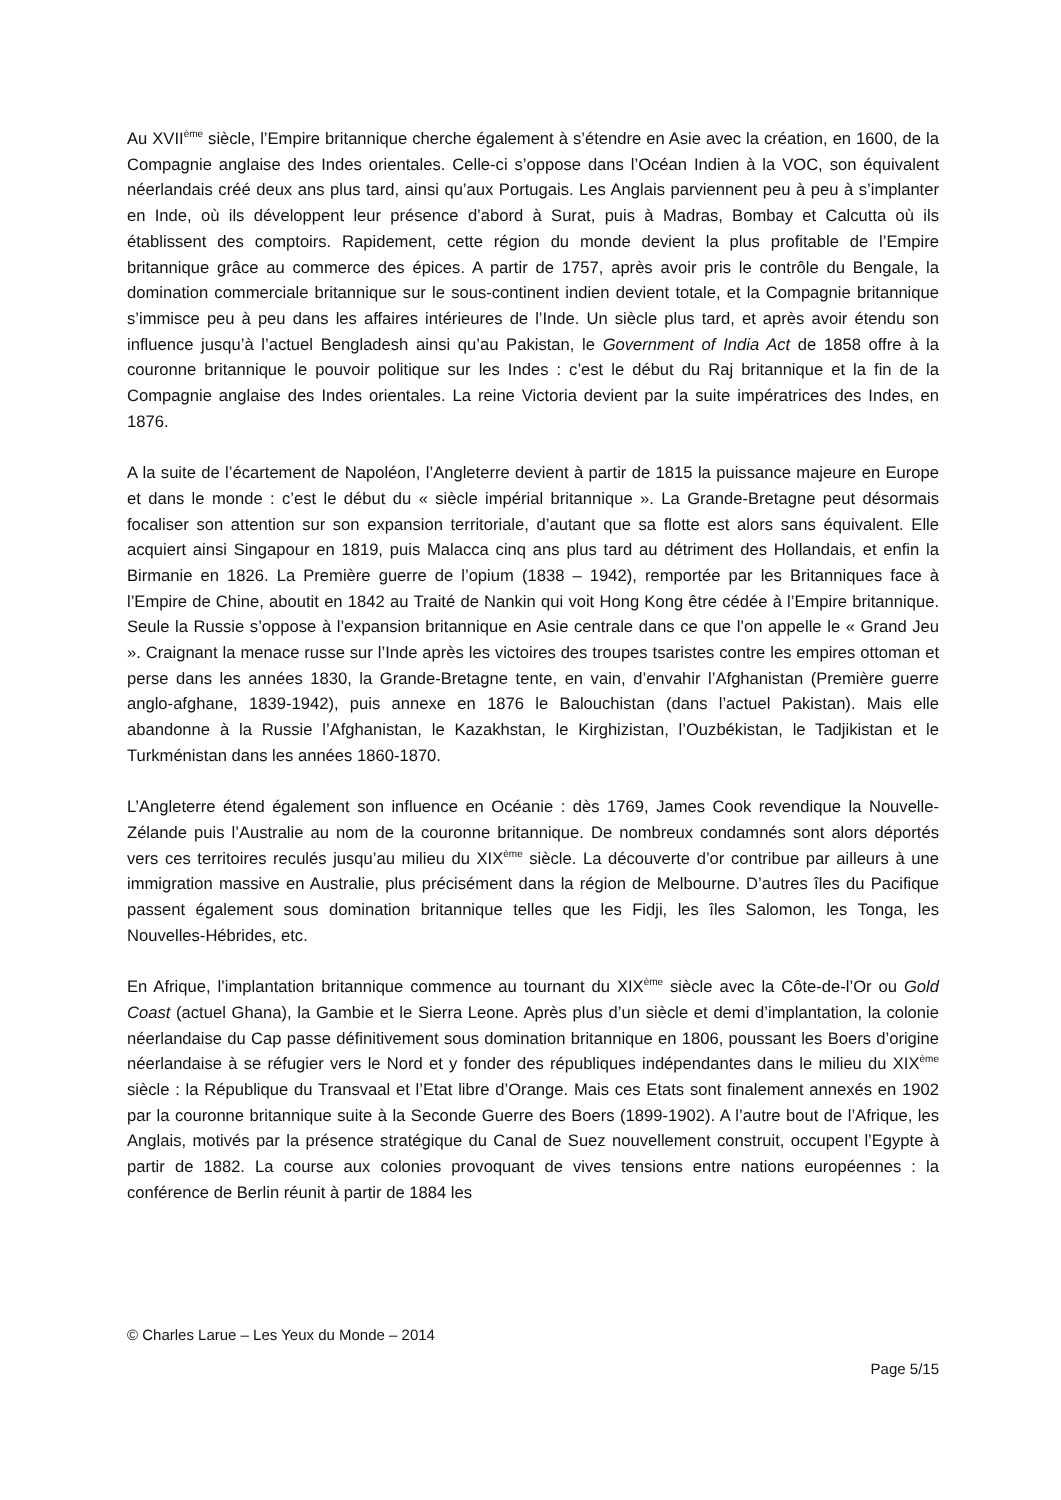Au XVII<sup>ème</sup> siècle, l’Empire britannique cherche également à s’étendre en Asie avec la création, en 1600, de la Compagnie anglaise des Indes orientales. Celle-ci s’oppose dans l’Océan Indien à la VOC, son équivalent néerlandais créé deux ans plus tard, ainsi qu’aux Portugais. Les Anglais parviennent peu à peu à s’implanter en Inde, où ils développent leur présence d’abord à Surat, puis à Madras, Bombay et Calcutta où ils établissent des comptoirs. Rapidement, cette région du monde devient la plus profitable de l’Empire britannique grâce au commerce des épices. A partir de 1757, après avoir pris le contrôle du Bengale, la domination commerciale britannique sur le sous-continent indien devient totale, et la Compagnie britannique s’immisce peu à peu dans les affaires intérieures de l’Inde. Un siècle plus tard, et après avoir étendu son influence jusqu’à l’actuel Bengladesh ainsi qu’au Pakistan, le Government of India Act de 1858 offre à la couronne britannique le pouvoir politique sur les Indes : c’est le début du Raj britannique et la fin de la Compagnie anglaise des Indes orientales. La reine Victoria devient par la suite impératrices des Indes, en 1876.
A la suite de l’écartement de Napoléon, l’Angleterre devient à partir de 1815 la puissance majeure en Europe et dans le monde : c’est le début du « siècle impérial britannique ». La Grande-Bretagne peut désormais focaliser son attention sur son expansion territoriale, d’autant que sa flotte est alors sans équivalent. Elle acquiert ainsi Singapour en 1819, puis Malacca cinq ans plus tard au détriment des Hollandais, et enfin la Birmanie en 1826. La Première guerre de l’opium (1838 – 1942), remportée par les Britanniques face à l’Empire de Chine, aboutit en 1842 au Traité de Nankin qui voit Hong Kong être cédée à l’Empire britannique. Seule la Russie s’oppose à l’expansion britannique en Asie centrale dans ce que l’on appelle le « Grand Jeu ». Craignant la menace russe sur l’Inde après les victoires des troupes tsaristes contre les empires ottoman et perse dans les années 1830, la Grande-Bretagne tente, en vain, d’envahir l’Afghanistan (Première guerre anglo-afghane, 1839-1942), puis annexe en 1876 le Balouchistan (dans l’actuel Pakistan). Mais elle abandonne à la Russie l’Afghanistan, le Kazakhstan, le Kirghizistan, l’Ouzbékistan, le Tadjikistan et le Turkménistan dans les années 1860-1870.
L’Angleterre étend également son influence en Océanie : dès 1769, James Cook revendique la Nouvelle-Zélande puis l’Australie au nom de la couronne britannique. De nombreux condamnés sont alors déportés vers ces territoires reculés jusqu’au milieu du XIX<sup>ème</sup> siècle. La découverte d’or contribue par ailleurs à une immigration massive en Australie, plus précisément dans la région de Melbourne. D’autres îles du Pacifique passent également sous domination britannique telles que les Fidji, les îles Salomon, les Tonga, les Nouvelles-Hébrides, etc.
En Afrique, l’implantation britannique commence au tournant du XIX<sup>ème</sup> siècle avec la Côte-de-l’Or ou Gold Coast (actuel Ghana), la Gambie et le Sierra Leone. Après plus d’un siècle et demi d’implantation, la colonie néerlandaise du Cap passe définitivement sous domination britannique en 1806, poussant les Boers d’origine néerlandaise à se réfugier vers le Nord et y fonder des républiques indépendantes dans le milieu du XIX<sup>ème</sup> siècle : la République du Transvaal et l’Etat libre d’Orange. Mais ces Etats sont finalement annexés en 1902 par la couronne britannique suite à la Seconde Guerre des Boers (1899-1902). A l’autre bout de l’Afrique, les Anglais, motivés par la présence stratégique du Canal de Suez nouvellement construit, occupent l’Egypte à partir de 1882. La course aux colonies provoquant de vives tensions entre nations européennes : la conférence de Berlin réunit à partir de 1884 les
© Charles Larue – Les Yeux du Monde – 2014
Page 5/15